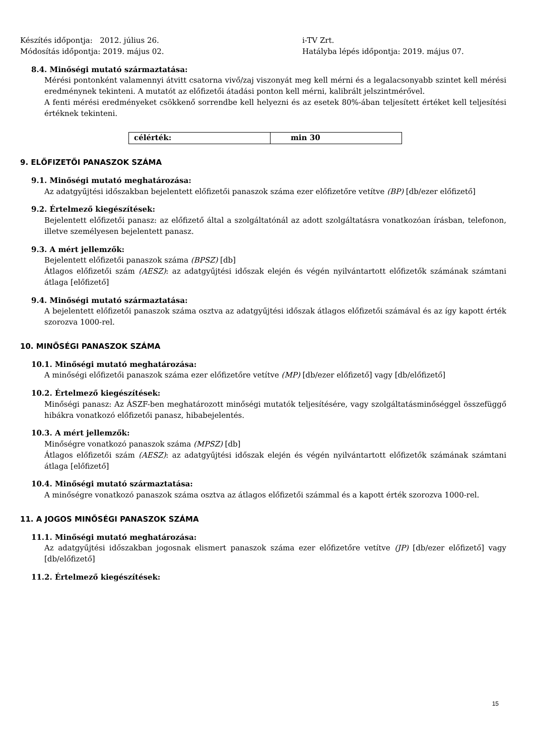Készítés időpontja: 2012. július 26.
Módosítás időpontja: 2019. május 02.
i-TV Zrt.
Hatályba lépés időpontja: 2019. május 07.
8.4. Minőségi mutató származtatása:
Mérési pontonként valamennyi átvitt csatorna vivő/zaj viszonyát meg kell mérni és a legalacsonyabb szintet kell mérési eredménynek tekinteni. A mutatót az előfizetői átadási ponton kell mérni, kalibrált jelszintmérővel.
A fenti mérési eredményeket csökkenő sorrendbe kell helyezni és az esetek 80%-ában teljesített értéket kell teljesítési értéknek tekinteni.
| célérték: | min 30 |
9. ELŐFIZETŐI PANASZOK SZÁMA
9.1. Minőségi mutató meghatározása:
Az adatgyűjtési időszakban bejelentett előfizetői panaszok száma ezer előfizetőre vetítve (BP) [db/ezer előfizető]
9.2. Értelmező kiegészítések:
Bejelentett előfizetői panasz: az előfizető által a szolgáltatónál az adott szolgáltatásra vonatkozóan írásban, telefonon, illetve személyesen bejelentett panasz.
9.3. A mért jellemzők:
Bejelentett előfizetői panaszok száma (BPSZ) [db]
Átlagos előfizetői szám (AESZ): az adatgyűjtési időszak elején és végén nyilvántartott előfizetők számának számtani átlaga [előfizető]
9.4. Minőségi mutató származtatása:
A bejelentett előfizetői panaszok száma osztva az adatgyűjtési időszak átlagos előfizetői számával és az így kapott érték szorozva 1000-rel.
10. MINŐSÉGI PANASZOK SZÁMA
10.1. Minőségi mutató meghatározása:
A minőségi előfizetői panaszok száma ezer előfizetőre vetítve (MP) [db/ezer előfizető] vagy [db/előfizető]
10.2. Értelmező kiegészítések:
Minőségi panasz: Az ÁSZF-ben meghatározott minőségi mutatók teljesítésére, vagy szolgáltatásminőséggel összefüggő hibákra vonatkozó előfizetői panasz, hibabejelentés.
10.3. A mért jellemzők:
Minőségre vonatkozó panaszok száma (MPSZ) [db]
Átlagos előfizetői szám (AESZ): az adatgyűjtési időszak elején és végén nyilvántartott előfizetők számának számtani átlaga [előfizető]
10.4. Minőségi mutató származtatása:
A minőségre vonatkozó panaszok száma osztva az átlagos előfizetői számmal és a kapott érték szorozva 1000-rel.
11. A JOGOS MINŐSÉGI PANASZOK SZÁMA
11.1. Minőségi mutató meghatározása:
Az adatgyűjtési időszakban jogosnak elismert panaszok száma ezer előfizetőre vetítve (JP) [db/ezer előfizető] vagy [db/előfizető]
11.2. Értelmező kiegészítések:
15